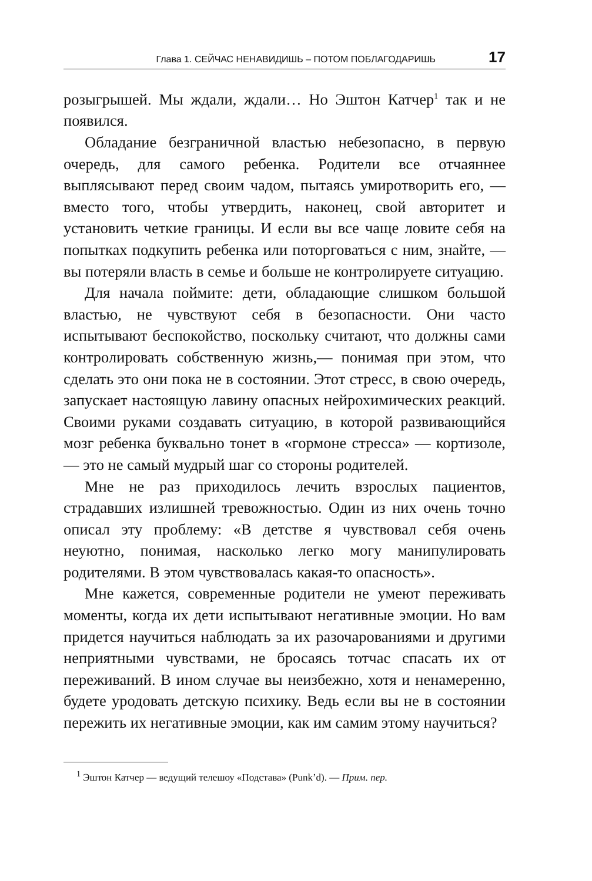Глава 1. СЕЙЧАС НЕНАВИДИШЬ – ПОТОМ ПОБЛАГОДАРИШЬ 17
розыгрышей. Мы ждали, ждали… Но Эштон Катчер<sup>1</sup> так и не появился.
Обладание безграничной властью небезопасно, в первую очередь, для самого ребенка. Родители все отчаяннее выплясывают перед своим чадом, пытаясь умиротворить его, — вместо того, чтобы утвердить, наконец, свой авторитет и установить четкие границы. И если вы все чаще ловите себя на попытках подкупить ребенка или поторговаться с ним, знайте, — вы потеряли власть в семье и больше не контролируете ситуацию.
Для начала поймите: дети, обладающие слишком большой властью, не чувствуют себя в безопасности. Они часто испытывают беспокойство, поскольку считают, что должны сами контролировать собственную жизнь,— понимая при этом, что сделать это они пока не в состоянии. Этот стресс, в свою очередь, запускает настоящую лавину опасных нейрохимических реакций. Своими руками создавать ситуацию, в которой развивающийся мозг ребенка буквально тонет в «гормоне стресса» — кортизоле, — это не самый мудрый шаг со стороны родителей.
Мне не раз приходилось лечить взрослых пациентов, страдавших излишней тревожностью. Один из них очень точно описал эту проблему: «В детстве я чувствовал себя очень неуютно, понимая, насколько легко могу манипулировать родителями. В этом чувствовалась какая-то опасность».
Мне кажется, современные родители не умеют переживать моменты, когда их дети испытывают негативные эмоции. Но вам придется научиться наблюдать за их разочарованиями и другими неприятными чувствами, не бросаясь тотчас спасать их от переживаний. В ином случае вы неизбежно, хотя и ненамеренно, будете уродовать детскую психику. Ведь если вы не в состоянии пережить их негативные эмоции, как им самим этому научиться?
<sup>1</sup> Эштон Катчер — ведущий телешоу «Подстава» (Punk’d). — Прим. пер.